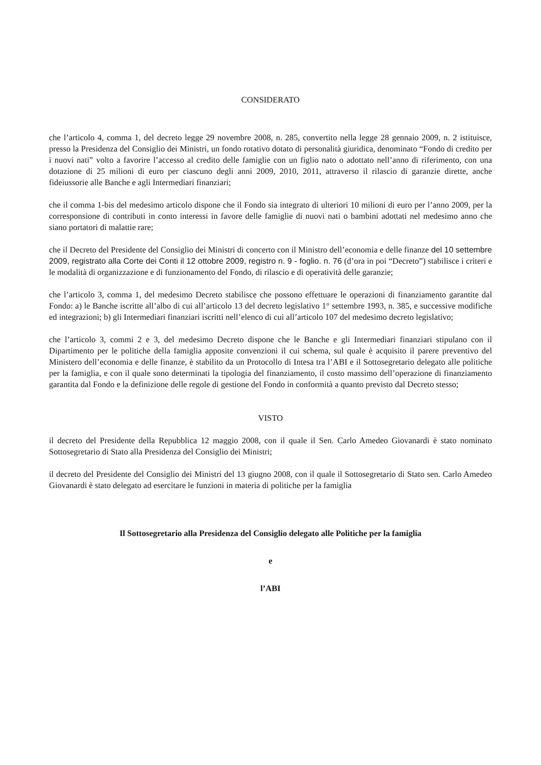CONSIDERATO
che l’articolo 4, comma 1, del decreto legge 29 novembre 2008, n. 285, convertito nella legge 28 gennaio 2009, n. 2 istituisce, presso la Presidenza del Consiglio dei Ministri, un fondo rotativo dotato di personalità giuridica, denominato “Fondo di credito per i nuovi nati” volto a favorire l’accesso al credito delle famiglie con un figlio nato o adottato nell’anno di riferimento, con una dotazione di 25 milioni di euro per ciascuno degli anni 2009, 2010, 2011, attraverso il rilascio di garanzie dirette, anche fideiussorie alle Banche e agli Intermediari finanziari;
che il comma 1-bis del medesimo articolo dispone che il Fondo sia integrato di ulteriori 10 milioni di euro per l’anno 2009, per la corresponsione di contributi in conto interessi in favore delle famiglie di nuovi nati o bambini adottati nel medesimo anno che siano portatori di malattie rare;
che il Decreto del Presidente del Consiglio dei Ministri di concerto con il Ministro dell’economia e delle finanze del 10 settembre 2009, registrato alla Corte dei Conti il 12 ottobre 2009, registro n. 9 - foglio. n. 76 (d’ora in poi “Decreto”) stabilisce i criteri e le modalità di organizzazione e di funzionamento del Fondo, di rilascio e di operatività delle garanzie;
che l’articolo 3, comma 1, del medesimo Decreto stabilisce che possono effettuare le operazioni di finanziamento garantite dal Fondo: a) le Banche iscritte all’albo di cui all’articolo 13 del decreto legislativo 1° settembre 1993, n. 385, e successive modifiche ed integrazioni; b) gli Intermediari finanziari iscritti nell’elenco di cui all’articolo 107 del medesimo decreto legislativo;
che l’articolo 3, commi 2 e 3, del medesimo Decreto dispone che le Banche e gli Intermediari finanziari stipulano con il Dipartimento per le politiche della famiglia apposite convenzioni il cui schema, sul quale è acquisito il parere preventivo del Ministero dell’economia e delle finanze, è stabilito da un Protocollo di Intesa tra l’ABI e il Sottosegretario delegato alle politiche per la famiglia, e con il quale sono determinati la tipologia del finanziamento, il costo massimo dell’operazione di finanziamento garantita dal Fondo e la definizione delle regole di gestione del Fondo in conformità a quanto previsto dal Decreto stesso;
VISTO
il decreto del Presidente della Repubblica 12 maggio 2008, con il quale il Sen. Carlo Amedeo Giovanardi è stato nominato Sottosegretario di Stato alla Presidenza del Consiglio dei Ministri;
il decreto del Presidente del Consiglio dei Ministri del 13 giugno 2008, con il quale il Sottosegretario di Stato sen. Carlo Amedeo Giovanardi è stato delegato ad esercitare le funzioni in materia di politiche per la famiglia
Il Sottosegretario alla Presidenza del Consiglio delegato alle Politiche per la famiglia
e
l’ABI